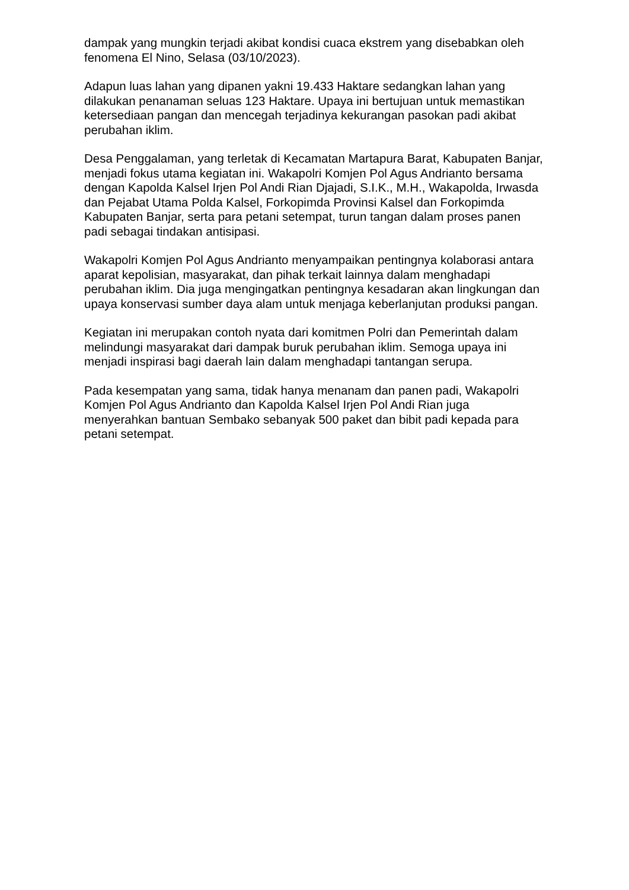dampak yang mungkin terjadi akibat kondisi cuaca ekstrem yang disebabkan oleh fenomena El Nino, Selasa (03/10/2023).
Adapun luas lahan yang dipanen yakni 19.433 Haktare sedangkan lahan yang dilakukan penanaman seluas 123 Haktare. Upaya ini bertujuan untuk memastikan ketersediaan pangan dan mencegah terjadinya kekurangan pasokan padi akibat perubahan iklim.
Desa Penggalaman, yang terletak di Kecamatan Martapura Barat, Kabupaten Banjar, menjadi fokus utama kegiatan ini. Wakapolri Komjen Pol Agus Andrianto bersama dengan Kapolda Kalsel Irjen Pol Andi Rian Djajadi, S.I.K., M.H., Wakapolda, Irwasda dan Pejabat Utama Polda Kalsel, Forkopimda Provinsi Kalsel dan Forkopimda Kabupaten Banjar, serta para petani setempat, turun tangan dalam proses panen padi sebagai tindakan antisipasi.
Wakapolri Komjen Pol Agus Andrianto menyampaikan pentingnya kolaborasi antara aparat kepolisian, masyarakat, dan pihak terkait lainnya dalam menghadapi perubahan iklim. Dia juga mengingatkan pentingnya kesadaran akan lingkungan dan upaya konservasi sumber daya alam untuk menjaga keberlanjutan produksi pangan.
Kegiatan ini merupakan contoh nyata dari komitmen Polri dan Pemerintah dalam melindungi masyarakat dari dampak buruk perubahan iklim. Semoga upaya ini menjadi inspirasi bagi daerah lain dalam menghadapi tantangan serupa.
Pada kesempatan yang sama, tidak hanya menanam dan panen padi, Wakapolri Komjen Pol Agus Andrianto dan Kapolda Kalsel Irjen Pol Andi Rian juga menyerahkan bantuan Sembako sebanyak 500 paket dan bibit padi kepada para petani setempat.